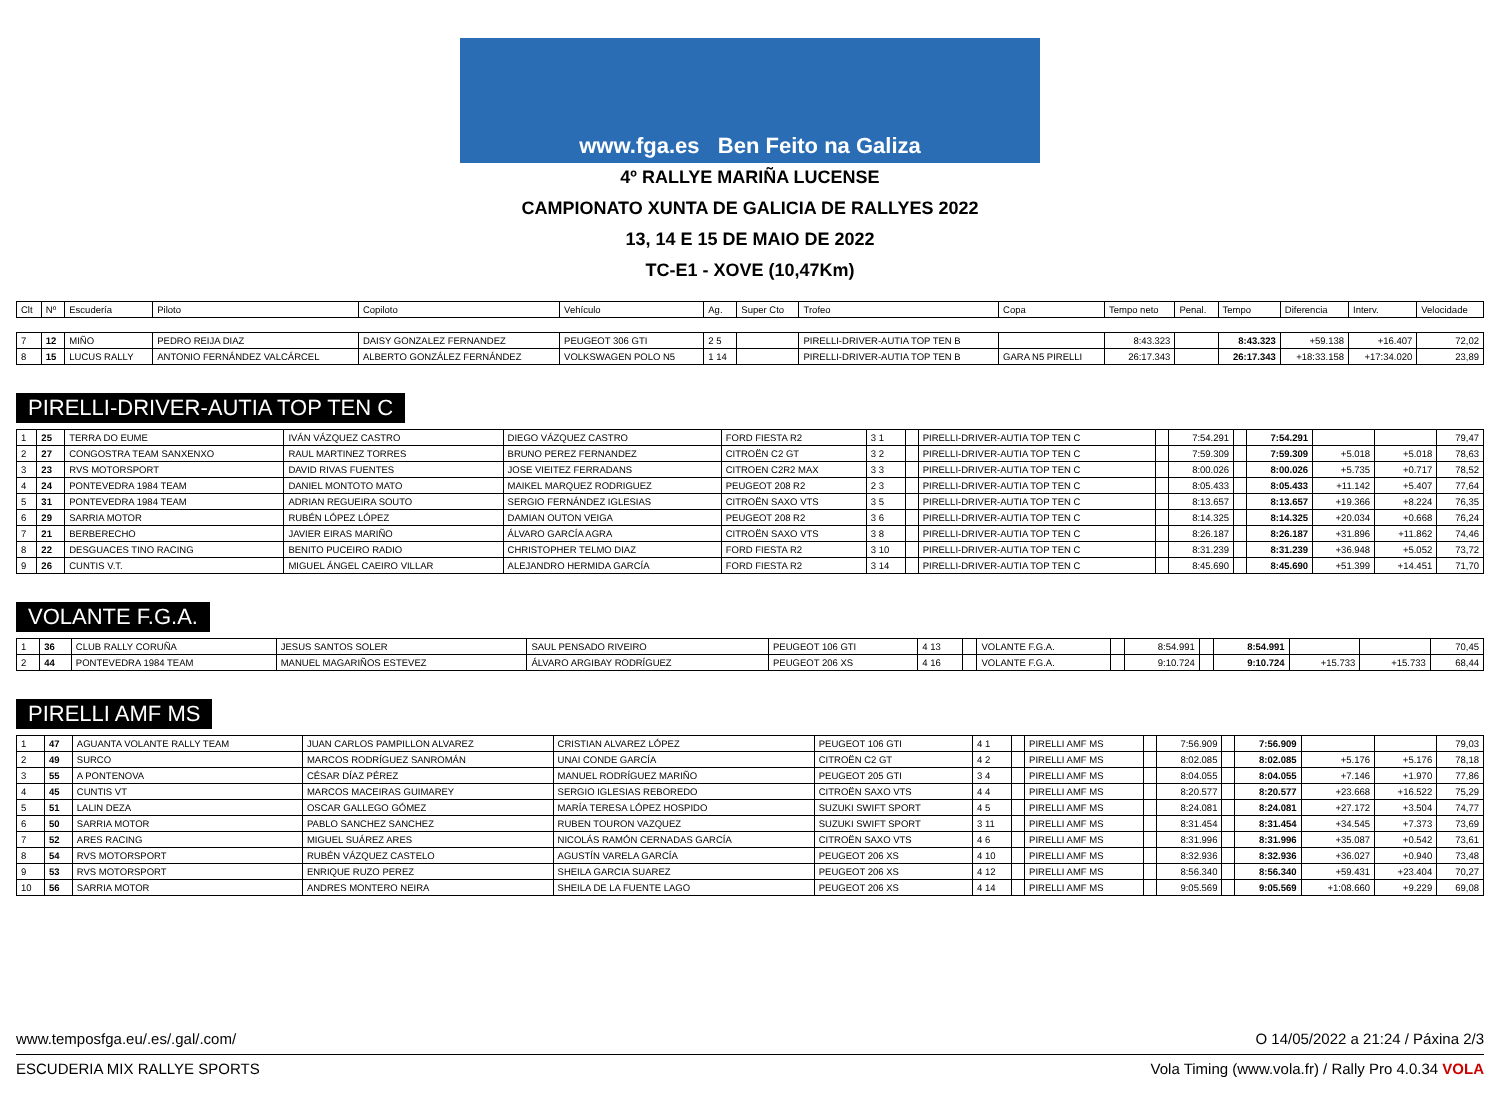www.fga.es Ben Feito na Galiza
4º RALLYE MARIÑA LUCENSE
CAMPIONATO XUNTA DE GALICIA DE RALLYES 2022
13, 14 E 15 DE MAIO DE 2022
TC-E1 - XOVE (10,47Km)
| Clt | Nº | Escudería | Piloto | Copiloto | Vehículo | Ag. | Super Cto | Trofeo | Copa | Tempo neto | Penal. | Tempo | Diferencia | Interv. | Velocidade |
| --- | --- | --- | --- | --- | --- | --- | --- | --- | --- | --- | --- | --- | --- | --- | --- |
| 7 | 12 | MIÑO | PEDRO REIJA DIAZ | DAISY GONZALEZ FERNANDEZ | PEUGEOT 306 GTI | 2 5 | | PIRELLI-DRIVER-AUTIA TOP TEN B | | 8:43.323 | | 8:43.323 | +59.138 | +16.407 | 72,02 |
| 8 | 15 | LUCUS RALLY | ANTONIO FERNÁNDEZ VALCÁRCEL | ALBERTO GONZÁLEZ FERNÁNDEZ | VOLKSWAGEN POLO N5 | 1 14 | | PIRELLI-DRIVER-AUTIA TOP TEN B | GARA N5 PIRELLI | 26:17.343 | | 26:17.343 | +18:33.158 | +17:34.020 | 23,89 |
PIRELLI-DRIVER-AUTIA TOP TEN C
| 1 | 25 | TERRA DO EUME | IVÁN VÁZQUEZ CASTRO | DIEGO VÁZQUEZ CASTRO | FORD FIESTA R2 | 3 1 | | PIRELLI-DRIVER-AUTIA TOP TEN C | | 7:54.291 | | 7:54.291 | | | 79,47 |
| 2 | 27 | CONGOSTRA TEAM SANXENXO | RAUL MARTINEZ TORRES | BRUNO PEREZ FERNANDEZ | CITROËN C2 GT | 3 2 | | PIRELLI-DRIVER-AUTIA TOP TEN C | | 7:59.309 | | 7:59.309 | +5.018 | +5.018 | 78,63 |
| 3 | 23 | RVS MOTORSPORT | DAVID RIVAS FUENTES | JOSE VIEITEZ FERRADANS | CITROEN C2R2 MAX | 3 3 | | PIRELLI-DRIVER-AUTIA TOP TEN C | | 8:00.026 | | 8:00.026 | +5.735 | +0.717 | 78,52 |
| 4 | 24 | PONTEVEDRA 1984 TEAM | DANIEL MONTOTO MATO | MAIKEL MARQUEZ RODRIGUEZ | PEUGEOT 208 R2 | 2 3 | | PIRELLI-DRIVER-AUTIA TOP TEN C | | 8:05.433 | | 8:05.433 | +11.142 | +5.407 | 77,64 |
| 5 | 31 | PONTEVEDRA 1984 TEAM | ADRIAN REGUEIRA SOUTO | SERGIO FERNÁNDEZ IGLESIAS | CITROËN SAXO VTS | 3 5 | | PIRELLI-DRIVER-AUTIA TOP TEN C | | 8:13.657 | | 8:13.657 | +19.366 | +8.224 | 76,35 |
| 6 | 29 | SARRIA MOTOR | RUBÉN LÓPEZ LÓPEZ | DAMIAN OUTON VEIGA | PEUGEOT 208 R2 | 3 6 | | PIRELLI-DRIVER-AUTIA TOP TEN C | | 8:14.325 | | 8:14.325 | +20.034 | +0.668 | 76,24 |
| 7 | 21 | BERBERECHO | JAVIER EIRAS MARIÑO | ÁLVARO GARCÍA AGRA | CITROËN SAXO VTS | 3 8 | | PIRELLI-DRIVER-AUTIA TOP TEN C | | 8:26.187 | | 8:26.187 | +31.896 | +11.862 | 74,46 |
| 8 | 22 | DESGUACES TINO RACING | BENITO PUCEIRO RADIO | CHRISTOPHER TELMO DIAZ | FORD FIESTA R2 | 3 10 | | PIRELLI-DRIVER-AUTIA TOP TEN C | | 8:31.239 | | 8:31.239 | +36.948 | +5.052 | 73,72 |
| 9 | 26 | CUNTIS V.T. | MIGUEL ÁNGEL CAEIRO VILLAR | ALEJANDRO HERMIDA GARCÍA | FORD FIESTA R2 | 3 14 | | PIRELLI-DRIVER-AUTIA TOP TEN C | | 8:45.690 | | 8:45.690 | +51.399 | +14.451 | 71,70 |
VOLANTE F.G.A.
| 1 | 36 | CLUB RALLY CORUÑA | JESUS SANTOS SOLER | SAUL PENSADO RIVEIRO | PEUGEOT 106 GTI | 4 13 | | VOLANTE F.G.A. | | 8:54.991 | | 8:54.991 | | | 70,45 |
| 2 | 44 | PONTEVEDRA 1984 TEAM | MANUEL MAGARIÑOS ESTEVEZ | ÁLVARO ARGIBAY RODRÍGUEZ | PEUGEOT 206 XS | 4 16 | | VOLANTE F.G.A. | | 9:10.724 | | 9:10.724 | +15.733 | +15.733 | 68,44 |
PIRELLI AMF MS
| 1 | 47 | AGUANTA VOLANTE RALLY TEAM | JUAN CARLOS PAMPILLON ALVAREZ | CRISTIAN ALVAREZ LÓPEZ | PEUGEOT 106 GTI | 4 1 | | PIRELLI AMF MS | | 7:56.909 | | 7:56.909 | | | 79,03 |
| 2 | 49 | SURCO | MARCOS RODRÍGUEZ SANROMÁN | UNAI CONDE GARCÍA | CITROËN C2 GT | 4 2 | | PIRELLI AMF MS | | 8:02.085 | | 8:02.085 | +5.176 | +5.176 | 78,18 |
| 3 | 55 | A PONTENOVA | CÉSAR DÍAZ PÉREZ | MANUEL RODRÍGUEZ MARIÑO | PEUGEOT 205 GTI | 3 4 | | PIRELLI AMF MS | | 8:04.055 | | 8:04.055 | +7.146 | +1.970 | 77,86 |
| 4 | 45 | CUNTIS VT | MARCOS MACEIRAS GUIMAREY | SERGIO IGLESIAS REBOREDO | CITROËN SAXO VTS | 4 4 | | PIRELLI AMF MS | | 8:20.577 | | 8:20.577 | +23.668 | +16.522 | 75,29 |
| 5 | 51 | LALIN DEZA | OSCAR GALLEGO GÓMEZ | MARÍA TERESA LÓPEZ HOSPIDO | SUZUKI SWIFT SPORT | 4 5 | | PIRELLI AMF MS | | 8:24.081 | | 8:24.081 | +27.172 | +3.504 | 74,77 |
| 6 | 50 | SARRIA MOTOR | PABLO SANCHEZ SANCHEZ | RUBEN TOURON VAZQUEZ | SUZUKI SWIFT SPORT | 3 11 | | PIRELLI AMF MS | | 8:31.454 | | 8:31.454 | +34.545 | +7.373 | 73,69 |
| 7 | 52 | ARES RACING | MIGUEL SUÁREZ ARES | NICOLÁS RAMÓN CERNADAS GARCÍA | CITROËN SAXO VTS | 4 6 | | PIRELLI AMF MS | | 8:31.996 | | 8:31.996 | +35.087 | +0.542 | 73,61 |
| 8 | 54 | RVS MOTORSPORT | RUBÉN VÁZQUEZ CASTELO | AGUSTÍN VARELA GARCÍA | PEUGEOT 206 XS | 4 10 | | PIRELLI AMF MS | | 8:32.936 | | 8:32.936 | +36.027 | +0.940 | 73,48 |
| 9 | 53 | RVS MOTORSPORT | ENRIQUE RUZO PEREZ | SHEILA GARCIA SUAREZ | PEUGEOT 206 XS | 4 12 | | PIRELLI AMF MS | | 8:56.340 | | 8:56.340 | +59.431 | +23.404 | 70,27 |
| 10 | 56 | SARRIA MOTOR | ANDRES MONTERO NEIRA | SHEILA DE LA FUENTE LAGO | PEUGEOT 206 XS | 4 14 | | PIRELLI AMF MS | | 9:05.569 | | 9:05.569 | +1:08.660 | +9.229 | 69,08 |
www.temposfga.eu/.es/.gal/.com/ O 14/05/2022 a 21:24 / Páxina 2/3
ESCUDERIA MIX RALLYE SPORTS Vola Timing (www.vola.fr) / Rally Pro 4.0.34 VOLA